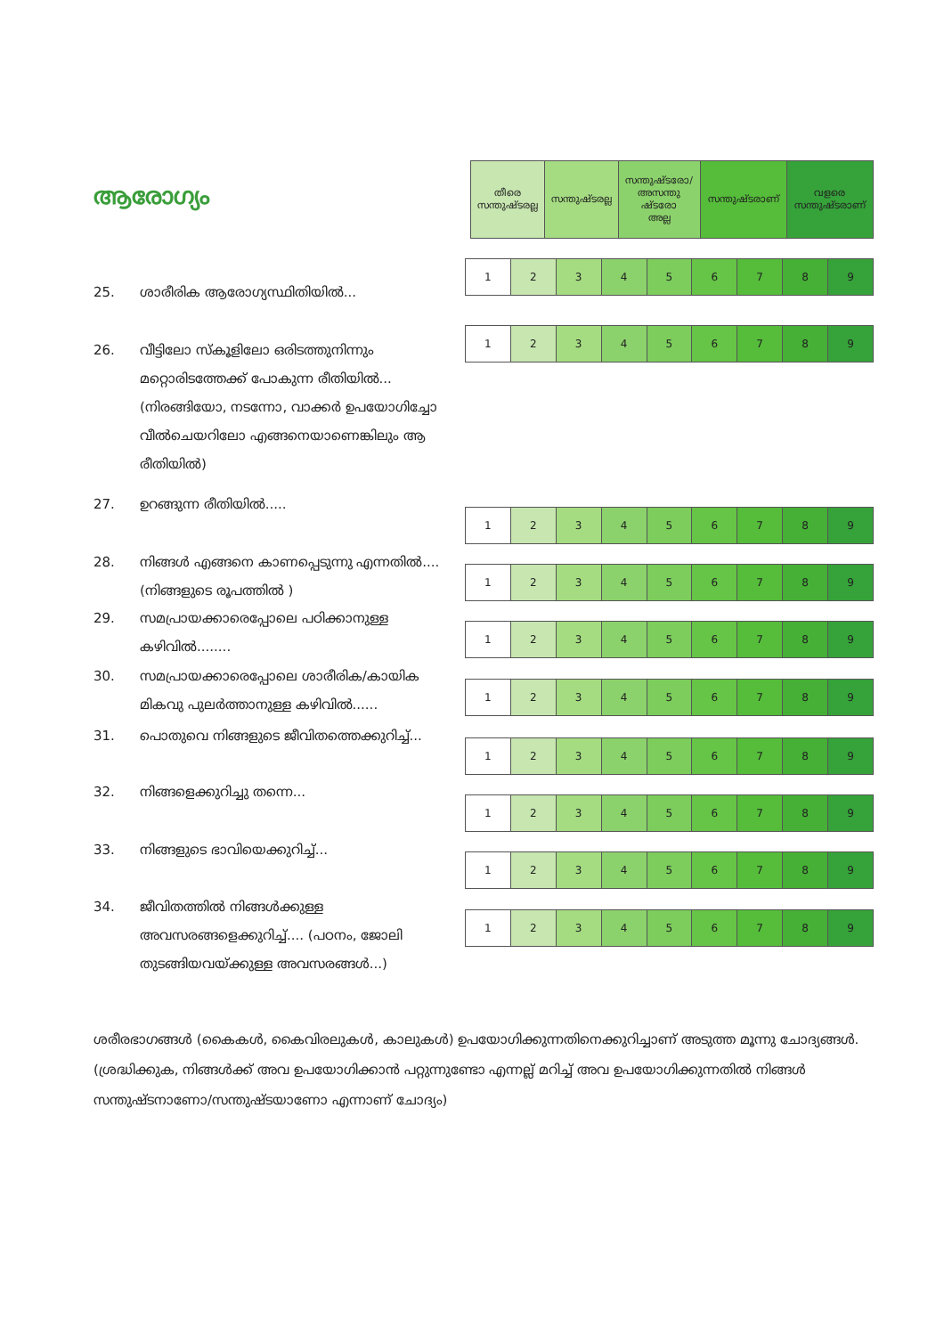| തീരെ സന്തുഷ്ടരല്ല | സന്തുഷ്ടരല്ല | സന്തുഷ്ടരോ/ അസന്തു ഷ്ടരോ അല്ല | സന്തുഷ്ടരാണ് | വളരെ സന്തുഷ്ടരാണ് |
ആരോഗ്യം
25. ശാരീരിക ആരോഗ്യസ്ഥിതിയിൽ...
| 1 | 2 | 3 | 4 | 5 | 6 | 7 | 8 | 9 |
26.
വീട്ടിലോ സ്കൂളിലോ ഒരിടത്തുനിന്നും മറ്റൊരിടത്തേക്ക് പോകുന്ന രീതിയിൽ... (നിരങ്ങിയോ, നടന്നോ, വാക്കർ ഉപയോഗിച്ചോ വീൽചെയറിലോ എങ്ങനെയാണെങ്കിലും ആ രീതിയിൽ)
| 1 | 2 | 3 | 4 | 5 | 6 | 7 | 8 | 9 |
27. ഉറങ്ങുന്ന രീതിയിൽ.....
| 1 | 2 | 3 | 4 | 5 | 6 | 7 | 8 | 9 |
28.
നിങ്ങൾ എങ്ങനെ കാണപ്പെടുന്നു എന്നതിൽ.... (നിങ്ങളുടെ രൂപത്തിൽ )
| 1 | 2 | 3 | 4 | 5 | 6 | 7 | 8 | 9 |
29.
സമപ്രായക്കാരെപ്പോലെ പഠിക്കാനുള്ള കഴിവിൽ........
| 1 | 2 | 3 | 4 | 5 | 6 | 7 | 8 | 9 |
30.
സമപ്രായക്കാരെപ്പോലെ ശാരീരിക/കായിക മികവു പുലർത്താനുള്ള കഴിവിൽ......
| 1 | 2 | 3 | 4 | 5 | 6 | 7 | 8 | 9 |
31.
പൊതുവെ നിങ്ങളുടെ ജീവിതത്തെക്കുറിച്ച്...
| 1 | 2 | 3 | 4 | 5 | 6 | 7 | 8 | 9 |
32. നിങ്ങളെക്കുറിച്ചു തന്നെ...
| 1 | 2 | 3 | 4 | 5 | 6 | 7 | 8 | 9 |
33. നിങ്ങളുടെ ഭാവിയെക്കുറിച്ച്...
| 1 | 2 | 3 | 4 | 5 | 6 | 7 | 8 | 9 |
34.
ജീവിതത്തിൽ നിങ്ങൾക്കുള്ള അവസരങ്ങളെക്കുറിച്ച്.... (പഠനം, ജോലി തുടങ്ങിയവയ്ക്കുള്ള അവസരങ്ങൾ...)
| 1 | 2 | 3 | 4 | 5 | 6 | 7 | 8 | 9 |
ശരീരഭാഗങ്ങൾ (കൈകൾ, കൈവിരലുകൾ, കാലുകൾ) ഉപയോഗിക്കുന്നതിനെക്കുറിച്ചാണ് അടുത്ത മൂന്നു ചോദ്യങ്ങൾ. (ശ്രദ്ധിക്കുക, നിങ്ങൾക്ക് അവ ഉപയോഗിക്കാൻ പറ്റുന്നുണ്ടോ എന്നല്ല് മറിച്ച് അവ ഉപയോഗിക്കുന്നതിൽ നിങ്ങൾ സന്തുഷ്ടനാണോ/സന്തുഷ്ടയാണോ എന്നാണ് ചോദ്യം)